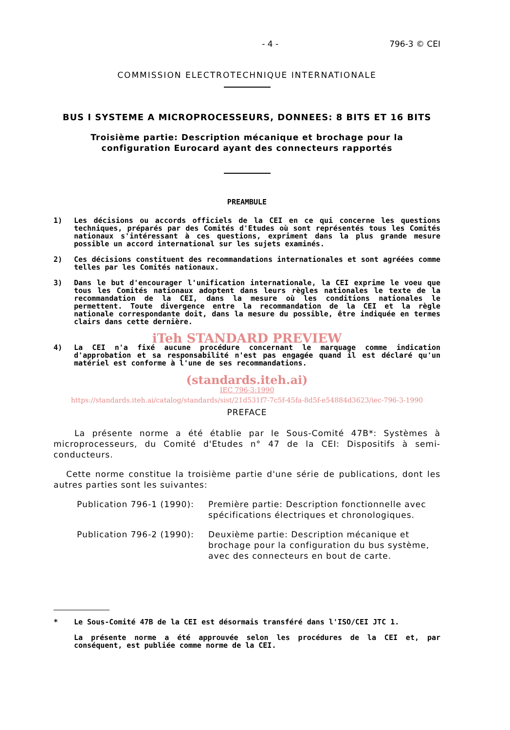- 4 - 796-3 © CEI
COMMISSION ELECTROTECHNIQUE INTERNATIONALE
BUS I SYSTEME A MICROPROCESSEURS, DONNEES: 8 BITS ET 16 BITS
Troisième partie: Description mécanique et brochage pour la
configuration Eurocard ayant des connecteurs rapportés
PREAMBULE
1) Les décisions ou accords officiels de la CEI en ce qui concerne les questions techniques, préparés par des Comités d'Etudes où sont représentés tous les Comités nationaux s'intéressant à ces questions, expriment dans la plus grande mesure possible un accord international sur les sujets examinés.
2) Ces décisions constituent des recommandations internationales et sont agréées comme telles par les Comités nationaux.
3) Dans le but d'encourager l'unification internationale, la CEI exprime le voeu que tous les Comités nationaux adoptent dans leurs règles nationales le texte de la recommandation de la CEI, dans la mesure où les conditions nationales le permettent. Toute divergence entre la recommandation de la CEI et la règle nationale correspondante doit, dans la mesure du possible, être indiquée en termes clairs dans cette dernière.
iTeh STANDARD PREVIEW
4) La CEI n'a fixé aucune procédure concernant le marquage comme indication d'approbation et sa responsabilité n'est pas engagée quand il est déclaré qu'un matériel est conforme à l'une de ses recommandations.
(standards.iteh.ai)
IEC 796-3:1990
https://standards.iteh.ai/catalog/standards/sist/21d531f7-7c5f-45fa-8d5f-e54884d3623/iec-796-3-1990
PREFACE
La présente norme a été établie par le Sous-Comité 47B*: Systèmes à microprocesseurs, du Comité d'Etudes n° 47 de la CEI: Dispositifs à semi-conducteurs.
Cette norme constitue la troisième partie d'une série de publications, dont les autres parties sont les suivantes:
Publication 796-1 (1990): Première partie: Description fonctionnelle avec spécifications électriques et chronologiques.
Publication 796-2 (1990): Deuxième partie: Description mécanique et brochage pour la configuration du bus système, avec des connecteurs en bout de carte.
* Le Sous-Comité 47B de la CEI est désormais transféré dans l'ISO/CEI JTC 1.
La présente norme a été approuvée selon les procédures de la CEI et, par conséquent, est publiée comme norme de la CEI.